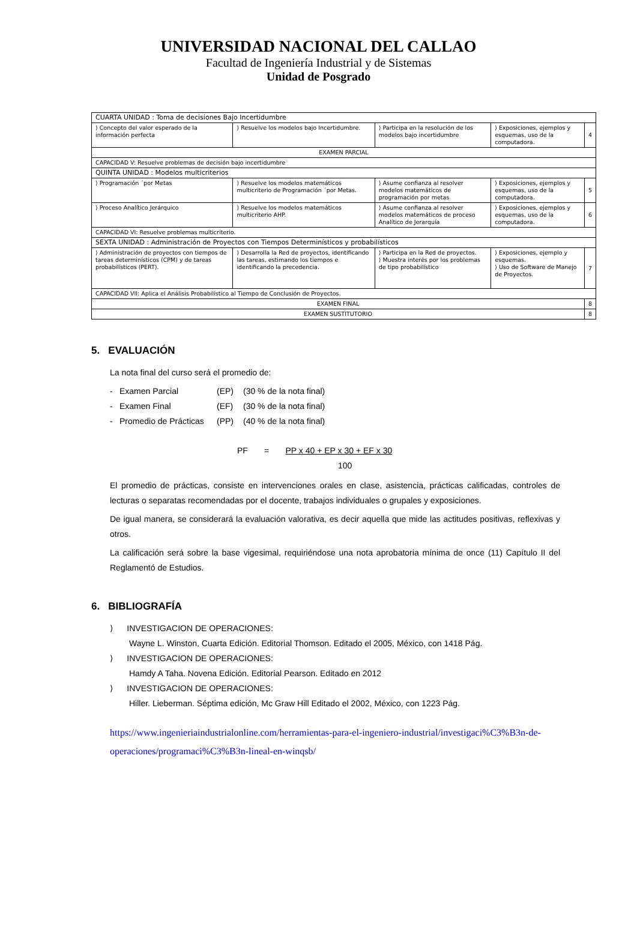UNIVERSIDAD NACIONAL DEL CALLAO
Facultad de Ingeniería Industrial y de Sistemas
Unidad de Posgrado
| CUARTA UNIDAD : Toma de decisiones Bajo Incertidumbre | | | | |
| ⟩ Concepto del valor esperado de la información perfecta | ⟩ Resuelve los modelos bajo Incertidumbre. | ⟩ Participa en la resolución de los modelos bajo incertidumbre | ⟩ Exposiciones, ejemplos y esquemas, uso de la computadora. | 4 |
| EXAMEN PARCIAL | | | | |
| CAPACIDAD V: Resuelve problemas de decisión bajo incertidumbre | | | | |
| QUINTA UNIDAD : Modelos multicriterios | | | | |
| ⟩ Programación ´por Metas | ⟩ Resuelve los modelos matemáticos multicriterio de Programación ´por Metas. | ⟩ Asume confianza al resolver modelos matemáticos de programación por metas | ⟩ Exposiciones, ejemplos y esquemas, uso de la computadora. | 5 |
| ⟩ Proceso Analítico Jerárquico | ⟩ Resuelve los modelos matemáticos multicriterio AHP. | ⟩ Asume confianza al resolver modelos matemáticos de proceso Analítico de Jerarquía | ⟩ Exposiciones, ejemplos y esquemas, uso de la computadora. | 6 |
| CAPACIDAD VI: Resuelve problemas multicriterio. | | | | |
| SEXTA UNIDAD : Administración de Proyectos con Tiempos Determinísticos y probabilísticos | | | | |
| ⟩ Administración de proyectos con tiempos de tareas determinísticos (CPM) y de tareas probabilísticos (PERT). | ⟩ Desarrolla la Red de proyectos, identificando las tareas, estimando los tiempos e identificando la precedencia. | ⟩ Participa en la Red de proyectos. ⟩ Muestra interés por los problemas de tipo probabilístico | ⟩ Exposiciones, ejemplo y esquemas. ⟩ Uso de Software de Manejo de Proyectos. | 7 |
| CAPACIDAD VII: Aplica el Análisis Probabilístico al Tiempo de Conclusión de Proyectos. | | | | |
| EXAMEN FINAL | | | | 8 |
| EXAMEN SUSTITUTORIO | | | | 8 |
5. EVALUACIÓN
La nota final del curso será el promedio de:
- Examen Parcial (EP) (30 % de la nota final)
- Examen Final (EF) (30 % de la nota final)
- Promedio de Prácticas (PP) (40 % de la nota final)
PF = PP x 40 + EP x 30 + EF x 30
100
El promedio de prácticas, consiste en intervenciones orales en clase, asistencia, prácticas calificadas, controles de lecturas o separatas recomendadas por el docente, trabajos individuales o grupales y exposiciones.
De igual manera, se considerará la evaluación valorativa, es decir aquella que mide las actitudes positivas, reflexivas y otros.
La calificación será sobre la base vigesimal, requiriéndose una nota aprobatoria mínima de once (11) Capítulo II del Reglamentó de Estudios.
6. BIBLIOGRAFÍA
⟩ INVESTIGACION DE OPERACIONES:
Wayne L. Winston, Cuarta Edición. Editorial Thomson. Editado el 2005, México, con 1418 Pág.
⟩ INVESTIGACION DE OPERACIONES:
Hamdy A Taha. Novena Edición. Editorial Pearson. Editado en 2012
⟩ INVESTIGACION DE OPERACIONES:
Hiller. Lieberman. Séptima edición, Mc Graw Hill Editado el 2002, México, con 1223 Pág.
https://www.ingenieriaindustrialonline.com/herramientas-para-el-ingeniero-industrial/investigaci%C3%B3n-de-operaciones/programaci%C3%B3n-lineal-en-winqsb/